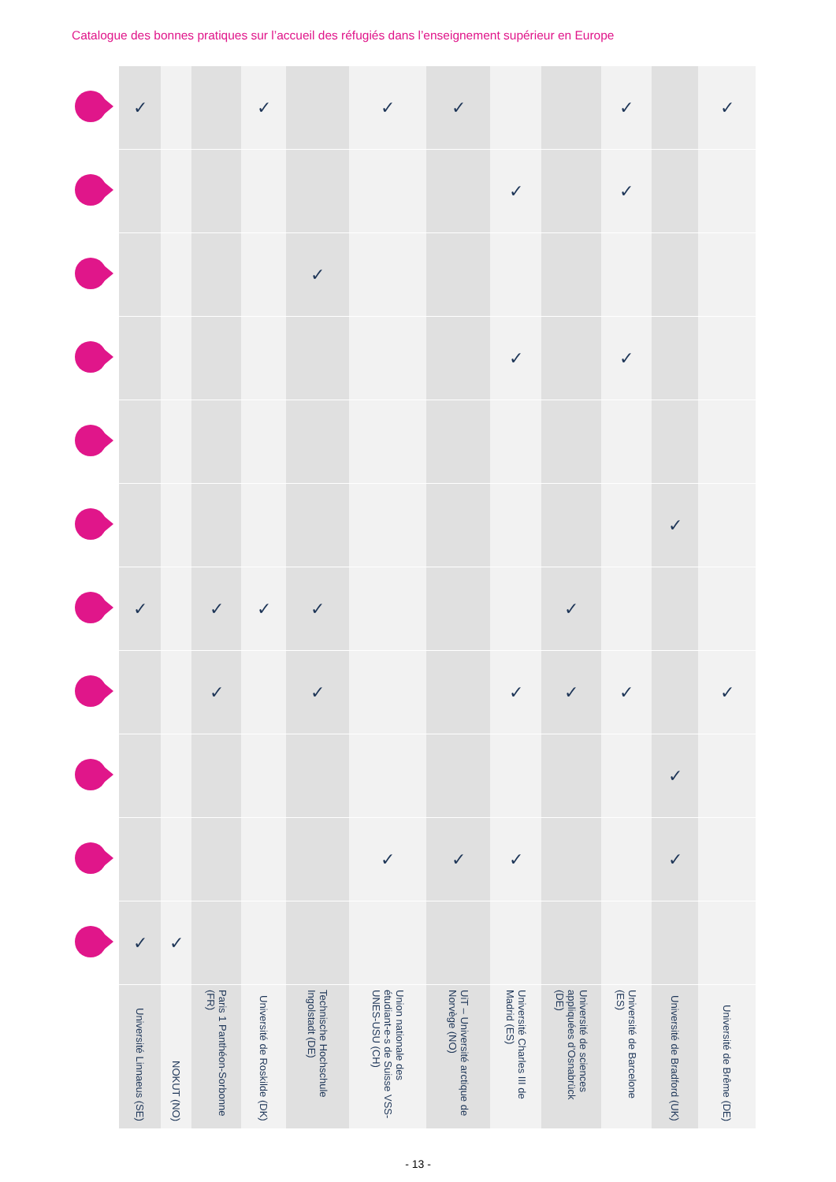Catalogue des bonnes pratiques sur l’accueil des réfugiés dans l’enseignement supérieur en Europe
| | ✓ | | | ✓ | | ✓ | ✓ | | | ✓ | | ✓ |
| | | | | | | | | ✓ | | ✓ | | |
| | | | | | ✓ | | | | | | | |
| | | | | | | | | ✓ | | ✓ | | |
| | | | | | | | | | | | ✓ | |
| | ✓ | | ✓ | ✓ | ✓ | | | | ✓ | | | |
| | | | ✓ | | ✓ | | | ✓ | ✓ | ✓ | | ✓ |
| | | | | | | | | | | | ✓ | |
| | | | | | | ✓ | ✓ | ✓ | | | ✓ | |
| | ✓ | ✓ | | | | | | | | | | |
| | Université Linnaeus (SE) | NOKUT (NO) | Paris 1 Panthéon-Sorbonne (FR) | Université de Roskilde (DK) | Technische Hochschule Ingolstadt (DE) | Union nationale des étudiant-e-s de Suisse VSS-UNES-USU (CH) | UiT – Université arctique de Norvège (NO) | Université Charles III de Madrid (ES) | Université de sciences appliquées d’Osnabrück (DE) | Université de Barcelone (ES) | Université de Bradford (UK) | Université de Brême (DE) |
- 13 -